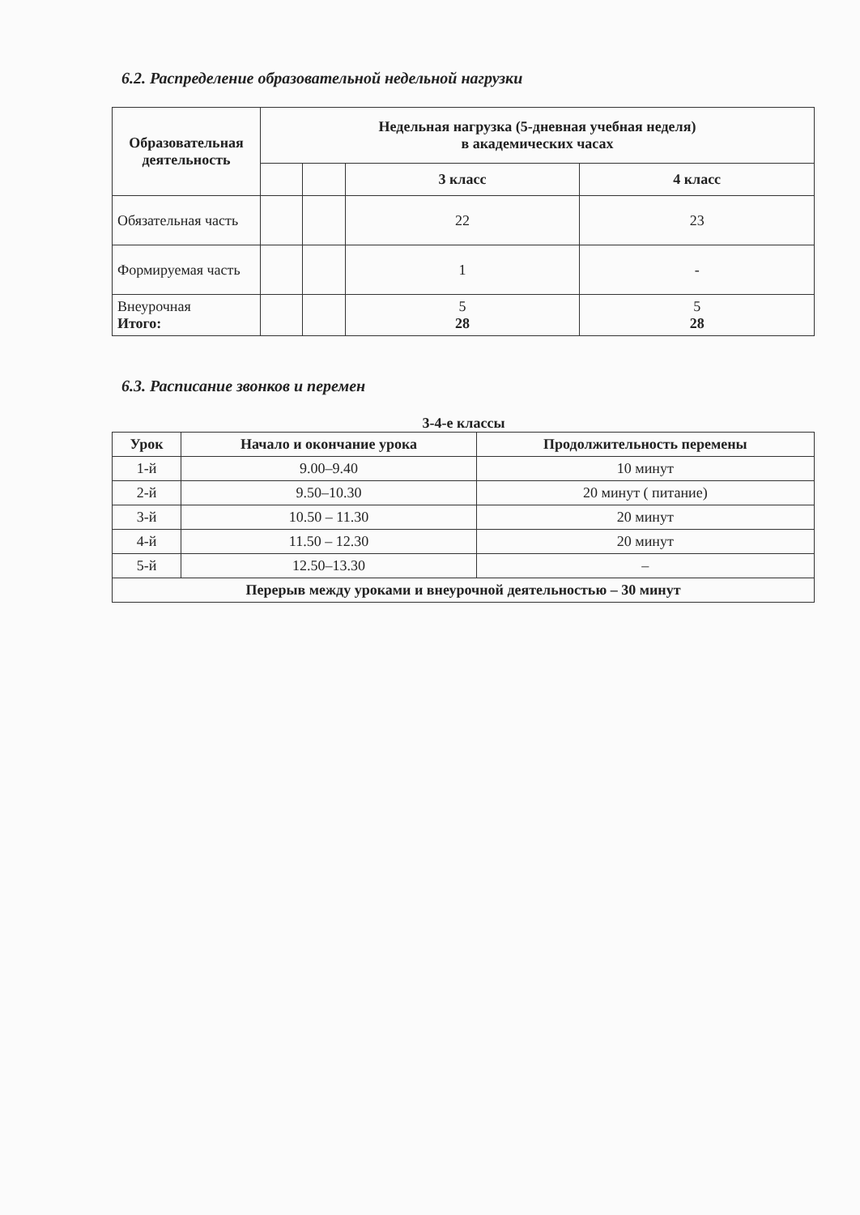6.2. Распределение образовательной недельной нагрузки
| Образовательная деятельность | Недельная нагрузка (5-дневная учебная неделя) в академических часах | | | |
| --- | --- | --- | --- | --- |
| | | | 3 класс | 4 класс |
| Обязательная часть | | | 22 | 23 |
| Формируемая часть | | | 1 | - |
| Внеурочная Итого: | | | 5 28 | 5 28 |
6.3. Расписание звонков и перемен
3-4-е классы
| Урок | Начало и окончание урока | Продолжительность перемены |
| --- | --- | --- |
| 1-й | 9.00–9.40 | 10 минут |
| 2-й | 9.50–10.30 | 20 минут ( питание) |
| 3-й | 10.50 – 11.30 | 20 минут |
| 4-й | 11.50 – 12.30 | 20 минут |
| 5-й | 12.50–13.30 | – |
| Перерыв между уроками и внеурочной деятельностью – 30 минут | | |